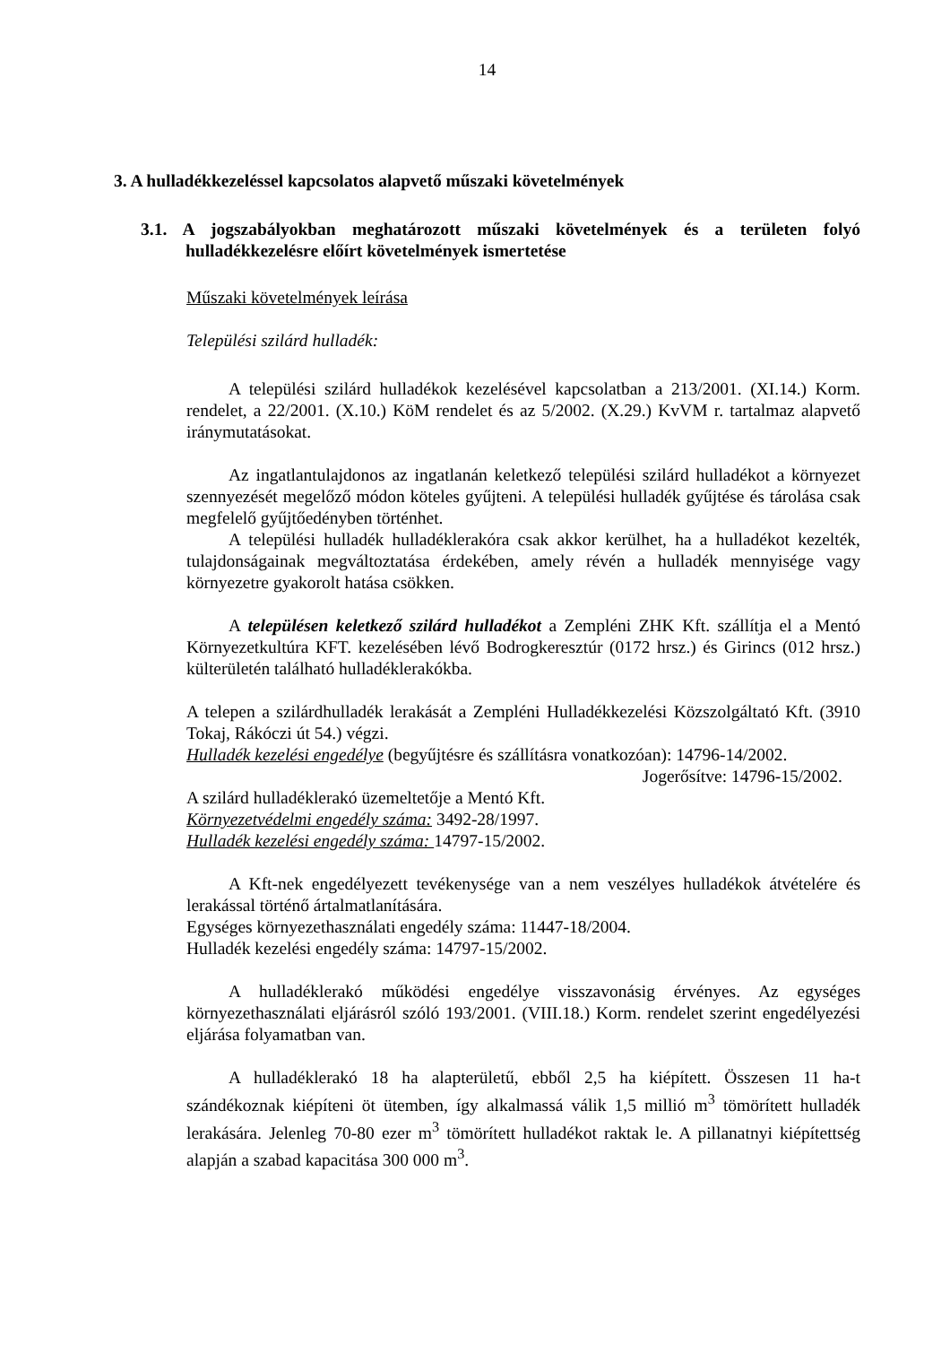14
3. A hulladékkezeléssel kapcsolatos alapvető műszaki követelmények
3.1. A jogszabályokban meghatározott műszaki követelmények és a területen folyó hulladékkezelésre előírt követelmények ismertetése
Műszaki követelmények leírása
Települési szilárd hulladék:
A települési szilárd hulladékok kezelésével kapcsolatban a 213/2001. (XI.14.) Korm. rendelet, a 22/2001. (X.10.) KöM rendelet és az 5/2002. (X.29.) KvVM r. tartalmaz alapvető iránymutatásokat.
Az ingatlantulajdonos az ingatlanán keletkező települési szilárd hulladékot a környezet szennyezését megelőző módon köteles gyűjteni. A települési hulladék gyűjtése és tárolása csak megfelelő gyűjtőedényben történhet.
A települési hulladék hulladéklerakóra csak akkor kerülhet, ha a hulladékot kezelték, tulajdonságainak megváltoztatása érdekében, amely révén a hulladék mennyisége vagy környezetre gyakorolt hatása csökken.
A településen keletkező szilárd hulladékot a Zempléni ZHK Kft. szállítja el a Mentó Környezetkultúra KFT. kezelésében lévő Bodrogkeresztúr (0172 hrsz.) és Girincs (012 hrsz.) külterületén található hulladéklerakókba.
A telepen a szilárdhulladék lerakását a Zempléni Hulladékkezelési Közszolgáltató Kft. (3910 Tokaj, Rákóczi út 54.) végzi.
Hulladék kezelési engedélye (begyűjtésre és szállításra vonatkozóan): 14796-14/2002.
Jogerősítve: 14796-15/2002.
A szilárd hulladéklerakó üzemeltetője a Mentó Kft.
Környezetvédelmi engedély száma: 3492-28/1997.
Hulladék kezelési engedély száma: 14797-15/2002.
A Kft-nek engedélyezett tevékenysége van a nem veszélyes hulladékok átvételére és lerakással történő ártalmatlanítására.
Egységes környezethasználati engedély száma: 11447-18/2004.
Hulladék kezelési engedély száma: 14797-15/2002.
A hulladéklerakó működési engedélye visszavonásig érvényes. Az egységes környezethasználati eljárásról szóló 193/2001. (VIII.18.) Korm. rendelet szerint engedélyezési eljárása folyamatban van.
A hulladéklerakó 18 ha alapterületű, ebből 2,5 ha kiépített. Összesen 11 ha-t szándékoznak kiépíteni öt ütemben, így alkalmassá válik 1,5 millió m<sup>3</sup> tömörített hulladék lerakására. Jelenleg 70-80 ezer m<sup>3</sup> tömörített hulladékot raktak le. A pillanatnyi kiépítettség alapján a szabad kapacitása 300 000 m<sup>3</sup>.